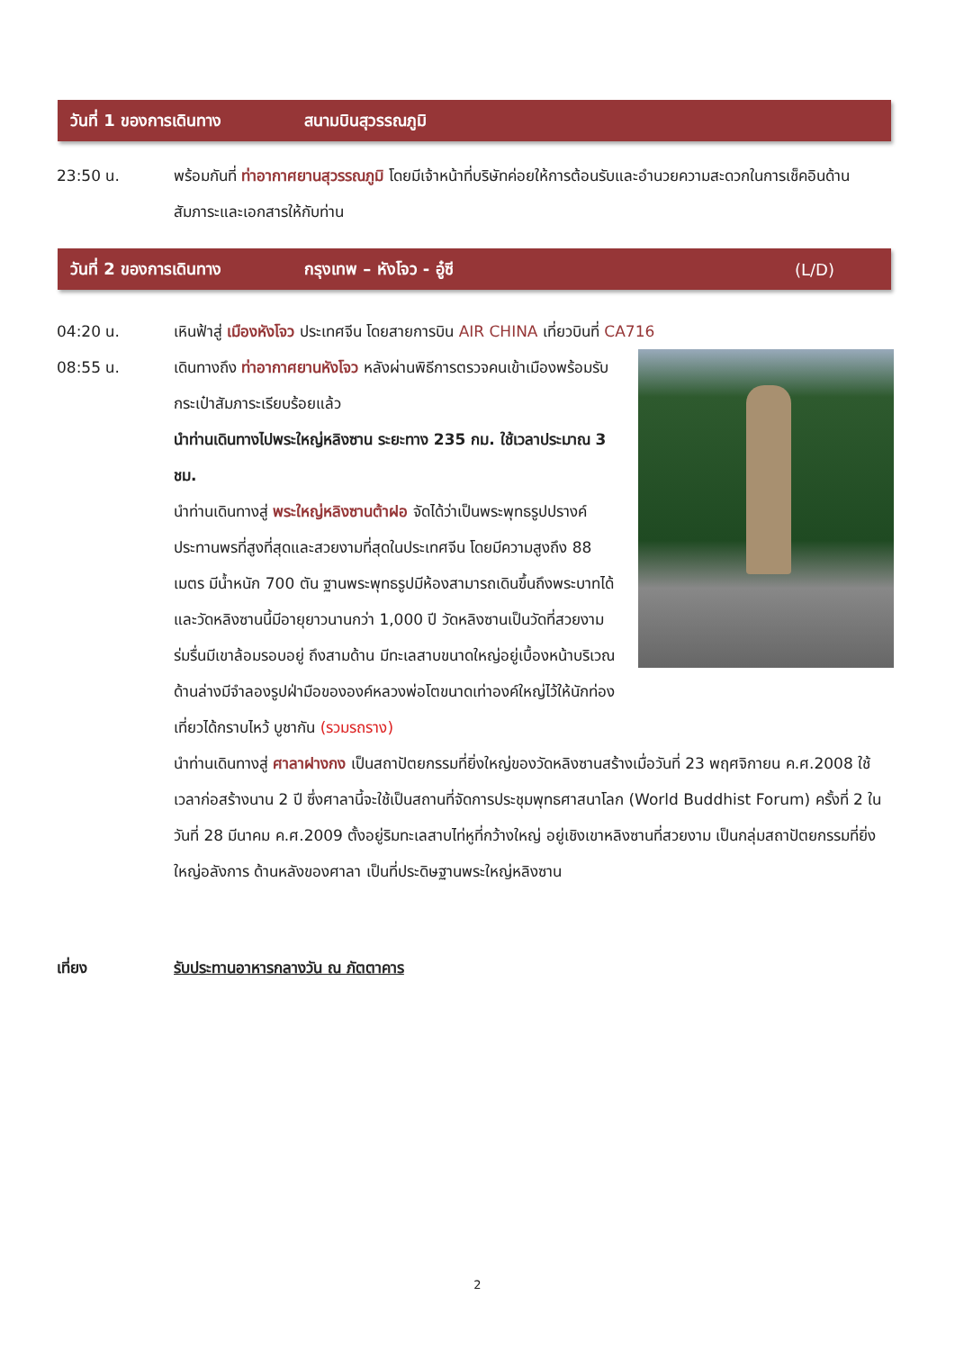วันที่ 1 ของการเดินทาง สนามบินสุวรรณภูมิ
23:50 น. พร้อมกันที่ ท่าอากาศยานสุวรรณภูมิ โดยมีเจ้าหน้าที่บริษัทค่อยให้การต้อนรับและอำนวยความสะดวกในการเช็คอินด้านสัมภาระและเอกสารให้กับท่าน
วันที่ 2 ของการเดินทาง กรุงเทพ – หังโจว - อู๋ซี (L/D)
04:20 น. เหินฟ้าสู่ เมืองหังโจว ประเทศจีน โดยสายการบิน AIR CHINA เที่ยวบินที่ CA716
08:55 น. เดินทางถึง ท่าอากาศยานหังโจว หลังผ่านพิธีการตรวจคนเข้าเมืองพร้อมรับกระเป๋าสัมภาระเรียบร้อยแล้ว
นำท่านเดินทางไปพระใหญ่หลิงซาน ระยะทาง 235 กม. ใช้เวลาประมาณ 3 ชม.
นำท่านเดินทางสู่ พระใหญ่หลิงซานต้าฝอ จัดได้ว่าเป็นพระพุทธรูปปรางค์ประทานพรที่สูงที่สุดและสวยงามที่สุดในประเทศจีน โดยมีความสูงถึง 88 เมตร มีน้ำหนัก 700 ตัน ฐานพระพุทธรูปมีห้องสามารถเดินขึ้นถึงพระบาทได้ และวัดหลิงซานนี้มีอายุยาวนานกว่า 1,000 ปี วัดหลิงซานเป็นวัดที่สวยงามร่มรื่นมีเขาล้อมรอบอยู่ ถึงสามด้าน มีทะเลสาบขนาดใหญ่อยู่เบื้องหน้าบริเวณด้านล่างมีจำลองรูปฝ่ามือขององค์หลวงพ่อโตขนาดเท่าองค์ใหญ่ไว้ให้นักท่องเที่ยวได้กราบไหว้ บูชากัน (รวมรถราง)
นำท่านเดินทางสู่ ศาลาฝางกง เป็นสถาปัตยกรรมที่ยิ่งใหญ่ของวัดหลิงซานสร้างเมื่อวันที่ 23 พฤศจิกายน ค.ศ.2008 ใช้เวลาก่อสร้างนาน 2 ปี ซึ่งศาลานี้จะใช้เป็นสถานที่จัดการประชุมพุทธศาสนาโลก (World Buddhist Forum) ครั้งที่ 2 ในวันที่ 28 มีนาคม ค.ศ.2009 ตั้งอยู่ริมทะเลสาบไท่หูที่กว้างใหญ่ อยู่เชิงเขาหลิงซานที่สวยงาม เป็นกลุ่มสถาปัตยกรรมที่ยิ่งใหญ่อลังการ ด้านหลังของศาลา เป็นที่ประดิษฐานพระใหญ่หลิงซาน
เที่ยง รับประทานอาหารกลางวัน ณ ภัตตาคาร
2